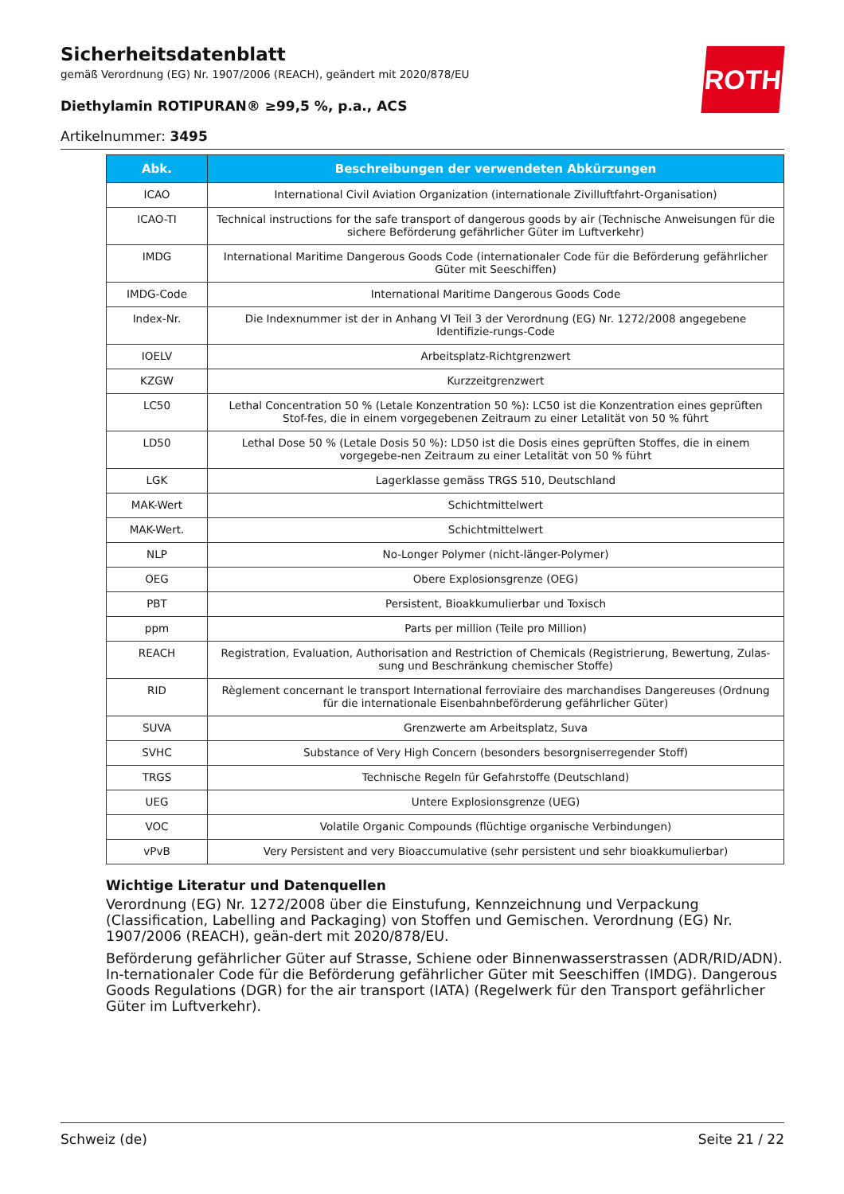ROTH
Sicherheitsdatenblatt
gemäß Verordnung (EG) Nr. 1907/2006 (REACH), geändert mit 2020/878/EU
Diethylamin ROTIPURAN® ≥99,5 %, p.a., ACS
Artikelnummer: 3495
| Abk. | Beschreibungen der verwendeten Abkürzungen |
| --- | --- |
| ICAO | International Civil Aviation Organization (internationale Zivilluftfahrt-Organisation) |
| ICAO-TI | Technical instructions for the safe transport of dangerous goods by air (Technische Anweisungen für die sichere Beförderung gefährlicher Güter im Luftverkehr) |
| IMDG | International Maritime Dangerous Goods Code (internationaler Code für die Beförderung gefährlicher Güter mit Seeschiffen) |
| IMDG-Code | International Maritime Dangerous Goods Code |
| Index-Nr. | Die Indexnummer ist der in Anhang VI Teil 3 der Verordnung (EG) Nr. 1272/2008 angegebene Identifizie-rungs-Code |
| IOELV | Arbeitsplatz-Richtgrenzwert |
| KZGW | Kurzzeitgrenzwert |
| LC50 | Lethal Concentration 50 % (Letale Konzentration 50 %): LC50 ist die Konzentration eines geprüften Stof-fes, die in einem vorgegebenen Zeitraum zu einer Letalität von 50 % führt |
| LD50 | Lethal Dose 50 % (Letale Dosis 50 %): LD50 ist die Dosis eines geprüften Stoffes, die in einem vorgegebe-nen Zeitraum zu einer Letalität von 50 % führt |
| LGK | Lagerklasse gemäss TRGS 510, Deutschland |
| MAK-Wert | Schichtmittelwert |
| MAK-Wert. | Schichtmittelwert |
| NLP | No-Longer Polymer (nicht-länger-Polymer) |
| OEG | Obere Explosionsgrenze (OEG) |
| PBT | Persistent, Bioakkumulierbar und Toxisch |
| ppm | Parts per million (Teile pro Million) |
| REACH | Registration, Evaluation, Authorisation and Restriction of Chemicals (Registrierung, Bewertung, Zulas-sung und Beschränkung chemischer Stoffe) |
| RID | Règlement concernant le transport International ferroviaire des marchandises Dangereuses (Ordnung für die internationale Eisenbahnbeförderung gefährlicher Güter) |
| SUVA | Grenzwerte am Arbeitsplatz, Suva |
| SVHC | Substance of Very High Concern (besonders besorgniserregender Stoff) |
| TRGS | Technische Regeln für Gefahrstoffe (Deutschland) |
| UEG | Untere Explosionsgrenze (UEG) |
| VOC | Volatile Organic Compounds (flüchtige organische Verbindungen) |
| vPvB | Very Persistent and very Bioaccumulative (sehr persistent und sehr bioakkumulierbar) |
Wichtige Literatur und Datenquellen
Verordnung (EG) Nr. 1272/2008 über die Einstufung, Kennzeichnung und Verpackung (Classification, Labelling and Packaging) von Stoffen und Gemischen. Verordnung (EG) Nr. 1907/2006 (REACH), geän-dert mit 2020/878/EU.
Beförderung gefährlicher Güter auf Strasse, Schiene oder Binnenwasserstrassen (ADR/RID/ADN). In-ternationaler Code für die Beförderung gefährlicher Güter mit Seeschiffen (IMDG). Dangerous Goods Regulations (DGR) for the air transport (IATA) (Regelwerk für den Transport gefährlicher Güter im Luftverkehr).
Schweiz (de) Seite 21 / 22